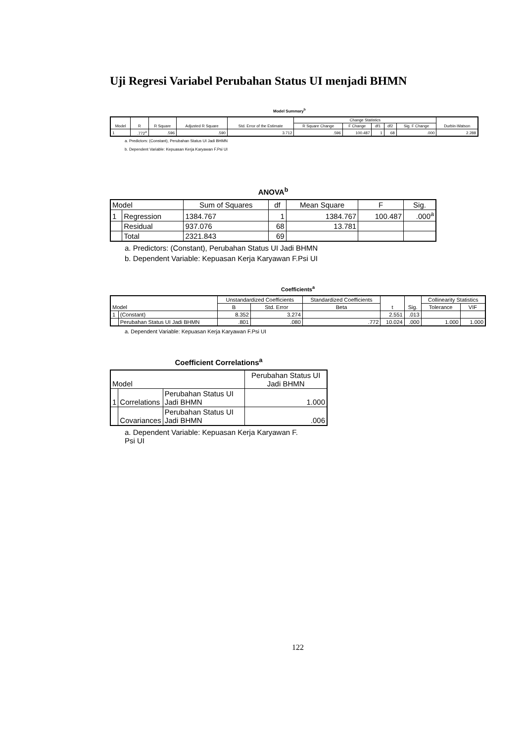Uji Regresi Variabel Perubahan Status UI menjadi BHMN
Model Summary<sup>b</sup>
| Model | R | R Square | Adjusted R Square | Std. Error of the Estimate | Change Statistics | | | | | Durbin-Watson |
| --- | --- | --- | --- | --- | --- | --- | --- | --- | --- | --- |
| | | | | | R Square Change | F Change | df1 | df2 | Sig. F Change | |
| 1 | .772<sup>a</sup> | .596 | .590 | 3.712 | .596 | 100.487 | 1 | 68 | .000 | 2.288 |
a. Predictors: (Constant), Perubahan Status UI Jadi BHMN
b. Dependent Variable: Kepuasan Kerja Karyawan F.Psi UI
ANOVA<sup>b</sup>
| Model | | Sum of Squares | df | Mean Square | F | Sig. |
| --- | --- | --- | --- | --- | --- | --- |
| 1 | Regression | 1384.767 | 1 | 1384.767 | 100.487 | .000<sup>a</sup> |
| | Residual | 937.076 | 68 | 13.781 | | |
| | Total | 2321.843 | 69 | | | |
a. Predictors: (Constant), Perubahan Status UI Jadi BHMN
b. Dependent Variable: Kepuasan Kerja Karyawan F.Psi UI
Coefficients<sup>a</sup>
| Model | | Unstandardized Coefficients | | Standardized Coefficients | t | Sig. | Collinearity Statistics | |
| --- | --- | --- | --- | --- | --- | --- | --- | --- |
| | | B | Std. Error | Beta | | | Tolerance | VIF |
| 1 | (Constant) | 8.352 | 3.274 | | 2.551 | .013 | | |
| | Perubahan Status UI Jadi BHMN | .801 | .080 | .772 | 10.024 | .000 | 1.000 | 1.000 |
a. Dependent Variable: Kepuasan Kerja Karyawan F.Psi UI
Coefficient Correlations<sup>a</sup>
| Model | | | Perubahan Status UI Jadi BHMN |
| --- | --- | --- | --- |
| 1 | Correlations | Perubahan Status UI Jadi BHMN | 1.000 |
| | Covariances | Perubahan Status UI Jadi BHMN | .006 |
a. Dependent Variable: Kepuasan Kerja Karyawan F. Psi UI
122